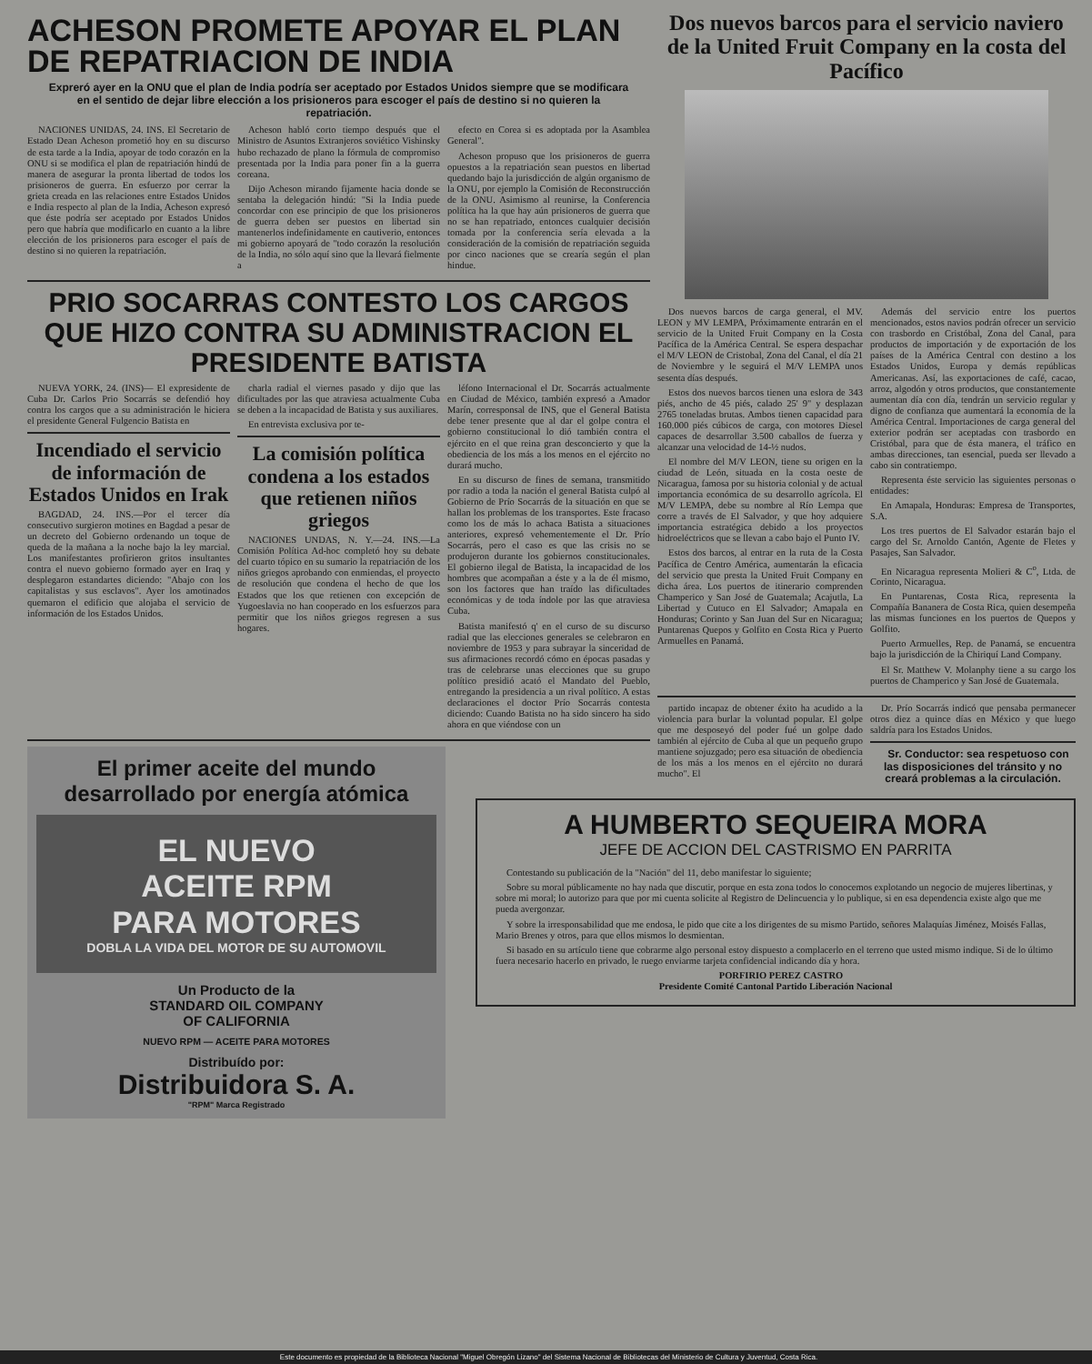ACHESON PROMETE APOYAR EL PLAN DE REPATRIACION DE INDIA
Expreró ayer en la ONU que el plan de India podría ser aceptado por Estados Unidos siempre que se modificara en el sentido de dejar libre elección a los prisioneros para escoger el país de destino si no quieren la repatriación.
NACIONES UNIDAS, 24. INS. El Secretario de Estado Dean Acheson prometió hoy en su discurso de esta tarde a la India, apoyar de todo corazón en la ONU si se modifica el plan de repatriación hindú de manera de asegurar la pronta libertad de todos los prisioneros de guerra. En esfuerzo por cerrar la grieta creada en las relaciones entre Estados Unidos e India respecto al plan de la India, Acheson expresó que éste podría ser aceptado por Estados Unidos pero que habría que modificarlo en cuanto a la libre elección de los prisioneros para escoger el país de destino si no quieren la repatriación.
Acheson habló corto tiempo después que el Ministro de Asuntos Extranjeros soviético Vishinsky hubo rechazado de plano la fórmula de compromiso presentada por la India para poner fin a la guerra coreana.
Dijo Acheson mirando fijamente hacia donde se sentaba la delegación hindú: "Si la India puede concordar con ese principio de que los prisioneros de guerra deben ser puestos en libertad sin mantenerlos indefinidamente en cautiverio, entonces mi gobierno apoyará de "todo corazón la resolución de la India, no sólo aquí sino que la llevará fielmente a
efecto en Corea si es adoptada por la Asamblea General".
Acheson propuso que los prisioneros de guerra opuestos a la repatriación sean puestos en libertad quedando bajo la jurisdicción de algún organismo de la ONU, por ejemplo la Comisión de Reconstrucción de la ONU. Asimismo al reunirse, la Conferencia política ha la que hay aún prisioneros de guerra que no se han repatriado, entonces cualquier decisión tomada por la conferencia sería elevada a la consideración de la comisión de repatriación seguida por cinco naciones que se crearía según el plan hindue.
PRIO SOCARRAS CONTESTO LOS CARGOS QUE HIZO CONTRA SU ADMINISTRACION EL PRESIDENTE BATISTA
NUEVA YORK, 24. (INS)— El expresidente de Cuba Dr. Carlos Prio Socarrás se defendió hoy contra los cargos que a su administración le hiciera el presidente General Fulgencio Batista en
Incendiado el servicio de información de Estados Unidos en Irak
BAGDAD, 24. INS.—Por el tercer día consecutivo surgieron motines en Bagdad a pesar de un decreto del Gobierno ordenando un toque de queda de la mañana a la noche bajo la ley marcial. Los manifestantes profirieron gritos insultantes contra el nuevo gobierno formado ayer en Iraq y desplegaron estandartes diciendo: "Abajo con los capitalistas y sus esclavos". Ayer los amotinados quemaron el edificio que alojaba el servicio de información de los Estados Unidos.
charla radial el viernes pasado y dijo que las dificultades por las que atraviesa actualmente Cuba se deben a la incapacidad de Batista y sus auxiliares.
En entrevista exclusiva por te-
La comisión política condena a los estados que retienen niños griegos
NACIONES UNDAS, N. Y.—24. INS.—La Comisión Política Ad-hoc completó hoy su debate del cuarto tópico en su sumario la repatriación de los niños griegos aprobando con enmiendas, el proyecto de resolución que condena el hecho de que los Estados que los que retienen con excepción de Yugoeslavia no han cooperado en los esfuerzos para permitir que los niños griegos regresen a sus hogares.
léfono Internacional el Dr. Socarrás actualmente en Ciudad de México, también expresó a Amador Marín, corresponsal de INS, que el General Batista debe tener presente que al dar el golpe contra el gobierno constitucional lo dió también contra el ejército en el que reina gran desconcierto y que la obediencia de los más a los menos en el ejército no durará mucho.
En su discurso de fines de semana, transmitido por radio a toda la nación el general Batista culpó al Gobierno de Prío Socarrás de la situación en que se hallan los problemas de los transportes. Este fracaso como los de más lo achaca Batista a situaciones anteriores, expresó vehementemente el Dr. Prío Socarrás, pero el caso es que las crisis no se produjeron durante los gobiernos constitucionales. El gobierno ilegal de Batista, la incapacidad de los hombres que acompañan a éste y a la de él mismo, son los factores que han traído las dificultades económicas y de toda índole por las que atraviesa Cuba.
Batista manifestó q' en el curso de su discurso radial que las elecciones generales se celebraron en noviembre de 1953 y para subrayar la sinceridad de sus afirmaciones recordó cómo en épocas pasadas y tras de celebrarse unas elecciones que su grupo político presidió acató el Mandato del Pueblo, entregando la presidencia a un rival político. A estas declaraciones el doctor Prío Socarrás contesta diciendo: Cuando Batista no ha sido sincero ha sido ahora en que viéndose con un
El primer aceite del mundo desarrollado por energía atómica
EL NUEVO
ACEITE RPM
PARA MOTORES
DOBLA LA VIDA DEL MOTOR DE SU AUTOMOVIL
Un Producto de la
STANDARD OIL COMPANY
OF CALIFORNIA
NUEVO RPM — ACEITE PARA MOTORES
Distribuído por:
Distribuidora S. A.
"RPM" Marca Registrado
Dos nuevos barcos para el servicio naviero de la United Fruit Company en la costa del Pacífico
Dos nuevos barcos de carga general, el MV. LEON y MV LEMPA, Próximamente entrarán en el servicio de la United Fruit Company en la Costa Pacífica de la América Central. Se espera despachar el M/V LEON de Cristobal, Zona del Canal, el día 21 de Noviembre y le seguirá el M/V LEMPA unos sesenta días después.
Estos dos nuevos barcos tienen una eslora de 343 piés, ancho de 45 piés, calado 25' 9" y desplazan 2765 toneladas brutas. Ambos tienen capacidad para 160.000 piés cúbicos de carga, con motores Diesel capaces de desarrollar 3.500 caballos de fuerza y alcanzar una velocidad de 14-½ nudos.
El nombre del M/V LEON, tiene su origen en la ciudad de León, situada en la costa oeste de Nicaragua, famosa por su historia colonial y de actual importancia económica de su desarrollo agrícola. El M/V LEMPA, debe su nombre al Río Lempa que corre a través de El Salvador, y que hoy adquiere importancia estratégica debido a los proyectos hidroeléctricos que se llevan a cabo bajo el Punto IV.
Estos dos barcos, al entrar en la ruta de la Costa Pacífica de Centro América, aumentarán la eficacia del servicio que presta la United Fruit Company en dicha área. Los puertos de itinerario comprenden Champerico y San José de Guatemala; Acajutla, La Libertad y Cutuco en El Salvador; Amapala en Honduras; Corinto y San Juan del Sur en Nicaragua; Puntarenas Quepos y Golfito en Costa Rica y Puerto Armuelles en Panamá.
Además del servicio entre los puertos mencionados, estos navios podrán ofrecer un servicio con trasbordo en Cristóbal, Zona del Canal, para productos de importación y de exportación de los países de la América Central con destino a los Estados Unidos, Europa y demás repúblicas Americanas. Así, las exportaciones de café, cacao, arroz, algodón y otros productos, que constantemente aumentan día con día, tendrán un servicio regular y digno de confianza que aumentará la economía de la América Central. Importaciones de carga general del exterior podrán ser aceptadas con trasbordo en Cristóbal, para que de ésta manera, el tráfico en ambas direcciones, tan esencial, pueda ser llevado a cabo sin contratiempo.
Representa éste servicio las siguientes personas o entidades:
En Amapala, Honduras: Empresa de Transportes, S.A.
Los tres puertos de El Salvador estarán bajo el cargo del Sr. Arnoldo Cantón, Agente de Fletes y Pasajes, San Salvador.
En Nicaragua representa Molieri & C<sup>o</sup>, Ltda. de Corinto, Nicaragua.
En Puntarenas, Costa Rica, representa la Compañía Bananera de Costa Rica, quien desempeña las mismas funciones en los puertos de Quepos y Golfito.
Puerto Armuelles, Rep. de Panamá, se encuentra bajo la jurisdicción de la Chiriquí Land Company.
El Sr. Matthew V. Molanphy tiene a su cargo los puertos de Champerico y San José de Guatemala.
partido incapaz de obtener éxito ha acudido a la violencia para burlar la voluntad popular. El golpe que me desposeyó del poder fué un golpe dado también al ejército de Cuba al que un pequeño grupo mantiene sojuzgado; pero esa situación de obediencia de los más a los menos en el ejército no durará mucho". El
Dr. Prío Socarrás indicó que pensaba permanecer otros diez a quince días en México y que luego saldría para los Estados Unidos.
Sr. Conductor: sea respetuoso con las disposiciones del tránsito y no creará problemas a la circulación.
A HUMBERTO SEQUEIRA MORA
JEFE DE ACCION DEL CASTRISMO EN PARRITA
Contestando su publicación de la "Nación" del 11, debo manifestar lo siguiente;
Sobre su moral públicamente no hay nada que discutir, porque en esta zona todos lo conocemos explotando un negocio de mujeres libertinas, y sobre mi moral; lo autorizo para que por mi cuenta solicite al Registro de Delincuencia y lo publique, si en esa dependencia existe algo que me pueda avergonzar.
Y sobre la irresponsabilidad que me endosa, le pido que cite a los dirigentes de su mismo Partido, señores Malaquías Jiménez, Moisés Fallas, Mario Brenes y otros, para que ellos mismos lo desmientan.
Si basado en su artículo tiene que cobrarme algo personal estoy dispuesto a complacerlo en el terreno que usted mismo indique. Si de lo último fuera necesario hacerlo en privado, le ruego enviarme tarjeta confidencial indicando día y hora.
PORFIRIO PEREZ CASTRO
Presidente Comité Cantonal Partido Liberación Nacional
Este documento es propiedad de la Biblioteca Nacional "Miguel Obregón Lizano" del Sistema Nacional de Bibliotecas del Ministerio de Cultura y Juventud, Costa Rica.